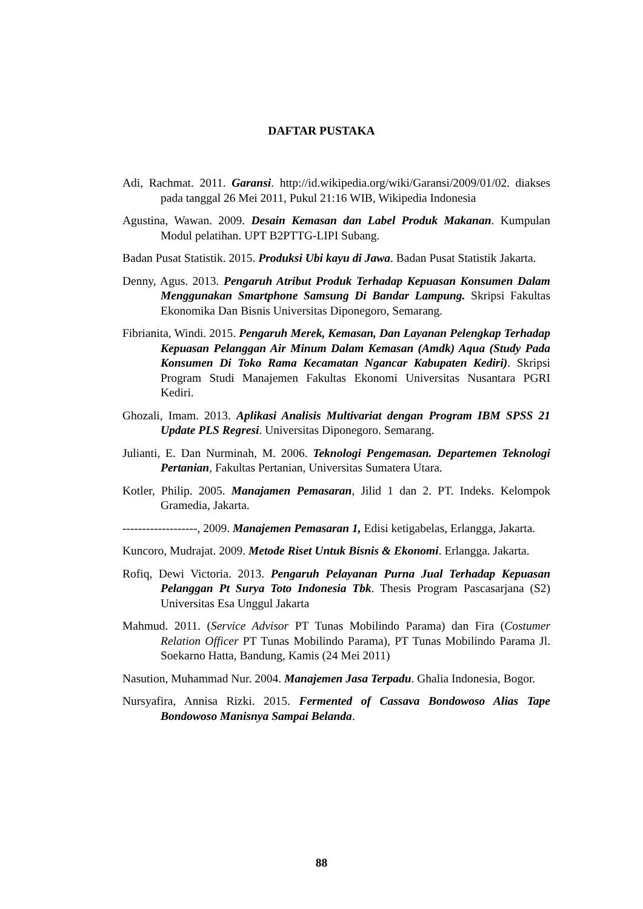DAFTAR PUSTAKA
Adi, Rachmat. 2011. Garansi. http://id.wikipedia.org/wiki/Garansi/2009/01/02. diakses pada tanggal 26 Mei 2011, Pukul 21:16 WIB, Wikipedia Indonesia
Agustina, Wawan. 2009. Desain Kemasan dan Label Produk Makanan. Kumpulan Modul pelatihan. UPT B2PTTG-LIPI Subang.
Badan Pusat Statistik. 2015. Produksi Ubi kayu di Jawa. Badan Pusat Statistik Jakarta.
Denny, Agus. 2013. Pengaruh Atribut Produk Terhadap Kepuasan Konsumen Dalam Menggunakan Smartphone Samsung Di Bandar Lampung. Skripsi Fakultas Ekonomika Dan Bisnis Universitas Diponegoro, Semarang.
Fibrianita, Windi. 2015. Pengaruh Merek, Kemasan, Dan Layanan Pelengkap Terhadap Kepuasan Pelanggan Air Minum Dalam Kemasan (Amdk) Aqua (Study Pada Konsumen Di Toko Rama Kecamatan Ngancar Kabupaten Kediri). Skripsi Program Studi Manajemen Fakultas Ekonomi Universitas Nusantara PGRI Kediri.
Ghozali, Imam. 2013. Aplikasi Analisis Multivariat dengan Program IBM SPSS 21 Update PLS Regresi. Universitas Diponegoro. Semarang.
Julianti, E. Dan Nurminah, M. 2006. Teknologi Pengemasan. Departemen Teknologi Pertanian, Fakultas Pertanian, Universitas Sumatera Utara.
Kotler, Philip. 2005. Manajamen Pemasaran, Jilid 1 dan 2. PT. Indeks. Kelompok Gramedia, Jakarta.
-------------------, 2009. Manajemen Pemasaran 1, Edisi ketigabelas, Erlangga, Jakarta.
Kuncoro, Mudrajat. 2009. Metode Riset Untuk Bisnis & Ekonomi. Erlangga. Jakarta.
Rofiq, Dewi Victoria. 2013. Pengaruh Pelayanan Purna Jual Terhadap Kepuasan Pelanggan Pt Surya Toto Indonesia Tbk. Thesis Program Pascasarjana (S2) Universitas Esa Unggul Jakarta
Mahmud. 2011. (Service Advisor PT Tunas Mobilindo Parama) dan Fira (Costumer Relation Officer PT Tunas Mobilindo Parama), PT Tunas Mobilindo Parama Jl. Soekarno Hatta, Bandung, Kamis (24 Mei 2011)
Nasution, Muhammad Nur. 2004. Manajemen Jasa Terpadu. Ghalia Indonesia, Bogor.
Nursyafira, Annisa Rizki. 2015. Fermented of Cassava Bondowoso Alias Tape Bondowoso Manisnya Sampai Belanda.
88